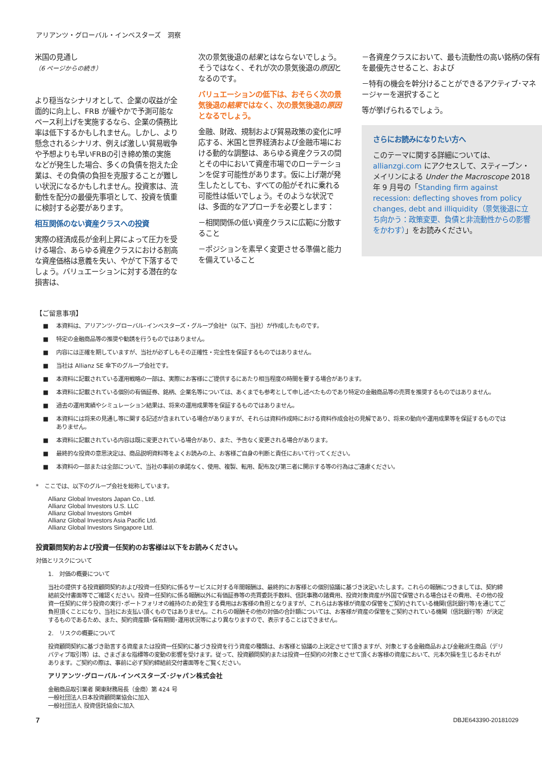アリアンツ・グローバル・インベスターズ　洞察
米国の見通し
（6 ページからの続き）
より穏当なシナリオとして、企業の収益が全面的に向上し、FRB が緩やかで予測可能なペース利上げを実施するなら、企業の債務比率は低下するかもしれません。しかし、より懸念されるシナリオ、例えば激しい貿易戦争や予想よりも早いFRBの引き締め策の実施などが発生した場合、多くの負債を抱えた企業は、その負債の負担を克服することが難しい状況になるかもしれません。投資家は、流動性を配分の最優先事項として、投資を慎重に検討する必要があります。
相互関係のない資産クラスへの投資
実際の経済成長が金利上昇によって圧力を受ける場合、あらゆる資産クラスにおける割高な資産価格は意義を失い、やがて下落するでしょう。バリュエーションに対する潜在的な損害は、
次の景気後退の結果とはならないでしょう。そうではなく、それが次の景気後退の原因となるのです。
バリュエーションの低下は、おそらく次の景気後退の結果ではなく、次の景気後退の原因となるでしょう。
金融、財政、規制および貿易政策の変化に呼応する、米国と世界経済および金融市場における動的な調整は、あらゆる資産クラスの間とその中において資産市場でのローテーションを促す可能性があります。仮に上げ潮が発生したとしても、すべての船がそれに乗れる可能性は低いでしょう。そのような状況では、多面的なアプローチを必要とします：
－相関関係の低い資産クラスに広範に分散すること
－ポジションを素早く変更させる準備と能力を備えていること
－各資産クラスにおいて、最も流動性の高い銘柄の保有を最優先させること、および
－特有の機会を幹分けることができるアクティブ･マネージャーを選択すること
等が挙げられるでしょう。
さらにお読みになりたい方へ
このテーマに関する詳細については、allianzgi.com にアクセスして、スティーブン・メイリンによる Under the Macroscope 2018 年 9 月号の「Standing firm against recession: deflecting shoves from policy changes, debt and illiquidity（景気後退に立ち向かう：政策変更、負債と非流動性からの影響をかわす）」をお読みください。
【ご留意事項】
■ 本資料は、アリアンツ･グローバル･インベスターズ・グループ会社*（以下、当社）が作成したものです。
■ 特定の金融商品等の推奨や勧誘を行うものではありません。
■ 内容には正確を期していますが、当社が必ずしもその正確性・完全性を保証するものではありません。
■ 当社は Allianz SE 傘下のグループ会社です。
■ 本資料に記載されている運用戦略の一部は、実際にお客様にご提供するにあたり相当程度の時間を要する場合があります。
■ 本資料に記載されている個別の有価証券、銘柄、企業名等については、あくまでも参考として申し述べたものであり特定の金融商品等の売買を推奨するものではありません。
■ 過去の運用実績やシミュレーション結果は、将来の運用成果等を保証するものではありません。
■ 本資料には将来の見通し等に関する記述が含まれている場合がありますが、それらは資料作成時における資料作成会社の見解であり、将来の動向や運用成果等を保証するものではありません。
■ 本資料に記載されている内容は既に変更されている場合があり、また、予告なく変更される場合があります。
■ 最終的な投資の意思決定は、商品説明資料等をよくお読みの上、お客様ご自身の判断と責任において行ってください。
■ 本資料の一部または全部について、当社の事前の承諾なく、使用、複製、転用、配布及び第三者に開示する等の行為はご遠慮ください。
*　ここでは、以下のグループ会社を総称しています。
Allianz Global Investors Japan Co., Ltd.
Allianz Global Investors U.S. LLC
Allianz Global Investors GmbH
Allianz Global Investors Asia Pacific Ltd.
Allianz Global Investors Singapore Ltd.
投資顧問契約および投資一任契約のお客様は以下をお読みください。
対価とリスクについて
1.　対価の概要について
当社の提供する投資顧問契約および投資一任契約に係るサービスに対する年間報酬は、最終的にお客様との個別協議に基づき決定いたします。これらの報酬につきましては、契約締結前交付書面等でご確認ください。投資一任契約に係る報酬以外に有価証券等の売買委託手数料、信託事務の諸費用、投資対象資産が外国で保管される場合はその費用、その他の投資一任契約に伴う投資の実行･ポートフォリオの維持のため発生する費用はお客様の負担となりますが、これらはお客様が資産の保管をご契約されている機関(信託銀行等)を通じてご負担頂くことになり、当社にお支払い頂くものではありません。これらの報酬その他の対価の合計額については、お客様が資産の保管をご契約されている機関（信託銀行等）が決定するものであるため、また、契約資産額･保有期間･運用状況等により異なりますので、表示することはできません。
2.　リスクの概要について
投資顧問契約に基づき助言する資産または投資一任契約に基づき投資を行う資産の種類は、お客様と協議の上決定させて頂きますが、対象とする金融商品および金融派生商品（デリバティブ取引等）は、さまざまな指標等の変動の影響を受けます。従って、投資顧問契約または投資一任契約の対象とさせて頂くお客様の資産において、元本欠損を生じるおそれがあります。ご契約の際は、事前に必ず契約締結前交付書面等をご覧ください。
アリアンツ･グローバル･インベスターズ･ジャパン株式会社
金融商品取引業者 関東財務局長（金商）第 424 号
一般社団法人日本投資顧問業協会に加入
一般社団法人 投資信託協会に加入
7 DBJE643390-20181029